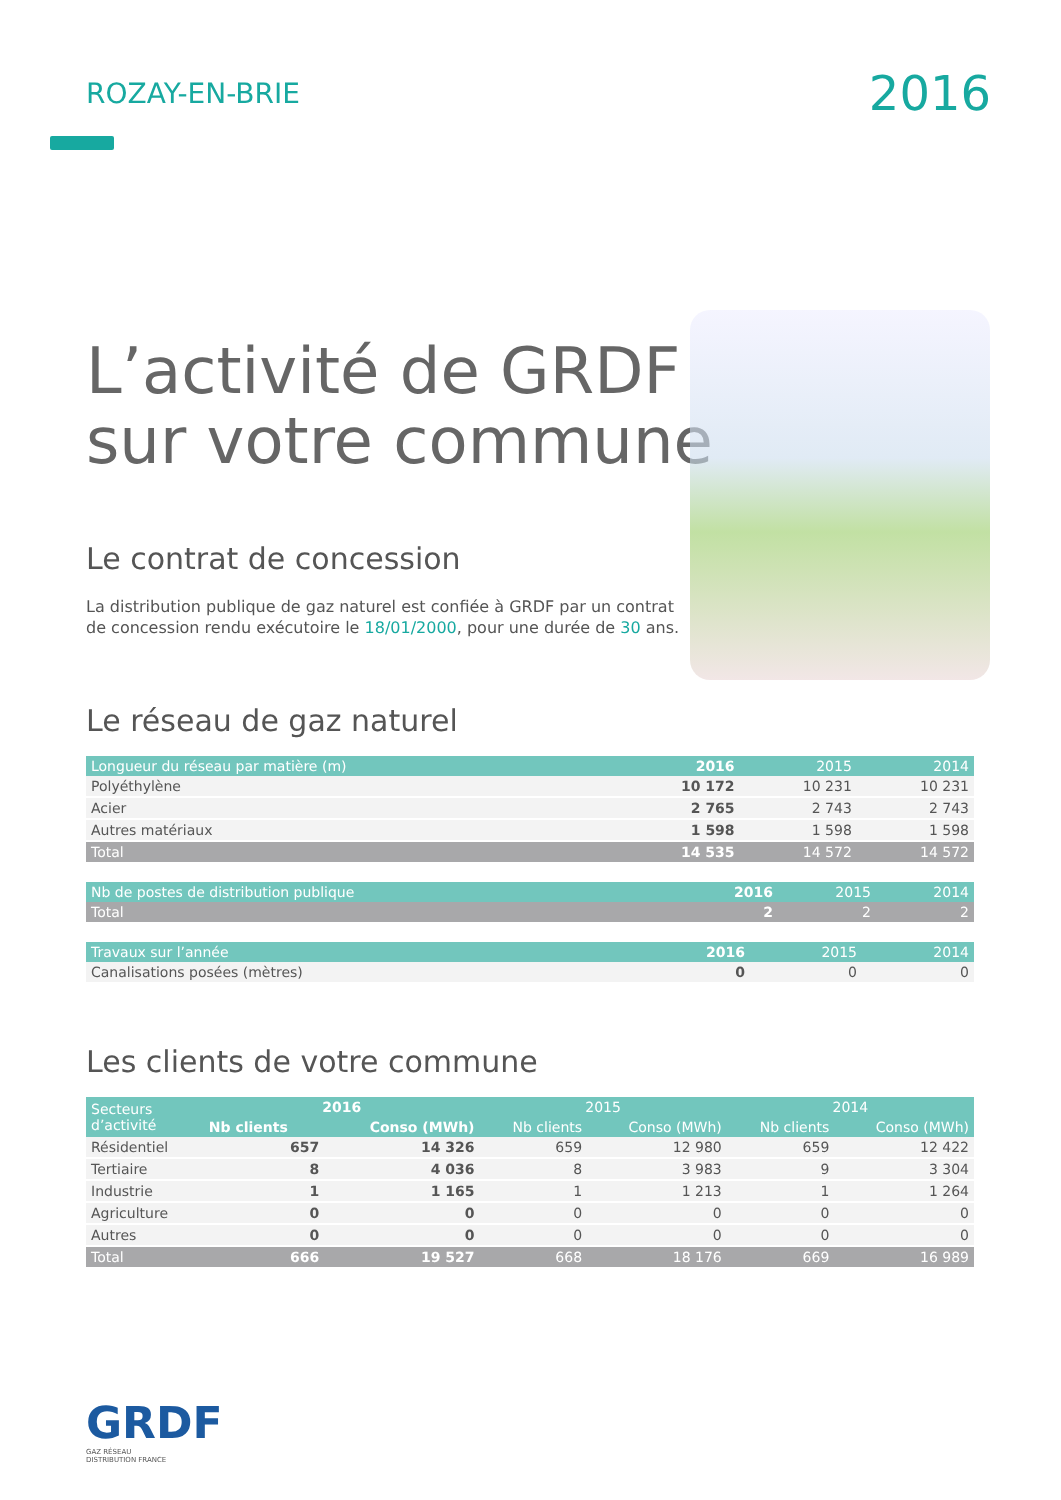ROZAY-EN-BRIE
2016
L’activité de GRDF
sur votre commune
Le contrat de concession
La distribution publique de gaz naturel est confiée à GRDF par un contrat de concession rendu exécutoire le 18/01/2000, pour une durée de 30 ans.
Le réseau de gaz naturel
| Longueur du réseau par matière (m) | 2016 | 2015 | 2014 |
| --- | --- | --- | --- |
| Polyéthylène | 10 172 | 10 231 | 10 231 |
| Acier | 2 765 | 2 743 | 2 743 |
| Autres matériaux | 1 598 | 1 598 | 1 598 |
| Total | 14 535 | 14 572 | 14 572 |
| Nb de postes de distribution publique | 2016 | 2015 | 2014 |
| --- | --- | --- | --- |
| Total | 2 | 2 | 2 |
| Travaux sur l’année | 2016 | 2015 | 2014 |
| --- | --- | --- | --- |
| Canalisations posées (mètres) | 0 | 0 | 0 |
Les clients de votre commune
| Secteurs d’activité | 2016 | | 2015 | | 2014 | |
| --- | --- | --- | --- | --- | --- | --- |
| | Nb clients | Conso (MWh) | Nb clients | Conso (MWh) | Nb clients | Conso (MWh) |
| Résidentiel | 657 | 14 326 | 659 | 12 980 | 659 | 12 422 |
| Tertiaire | 8 | 4 036 | 8 | 3 983 | 9 | 3 304 |
| Industrie | 1 | 1 165 | 1 | 1 213 | 1 | 1 264 |
| Agriculture | 0 | 0 | 0 | 0 | 0 | 0 |
| Autres | 0 | 0 | 0 | 0 | 0 | 0 |
| Total | 666 | 19 527 | 668 | 18 176 | 669 | 16 989 |
GRDF
GAZ RÉSEAU
DISTRIBUTION FRANCE